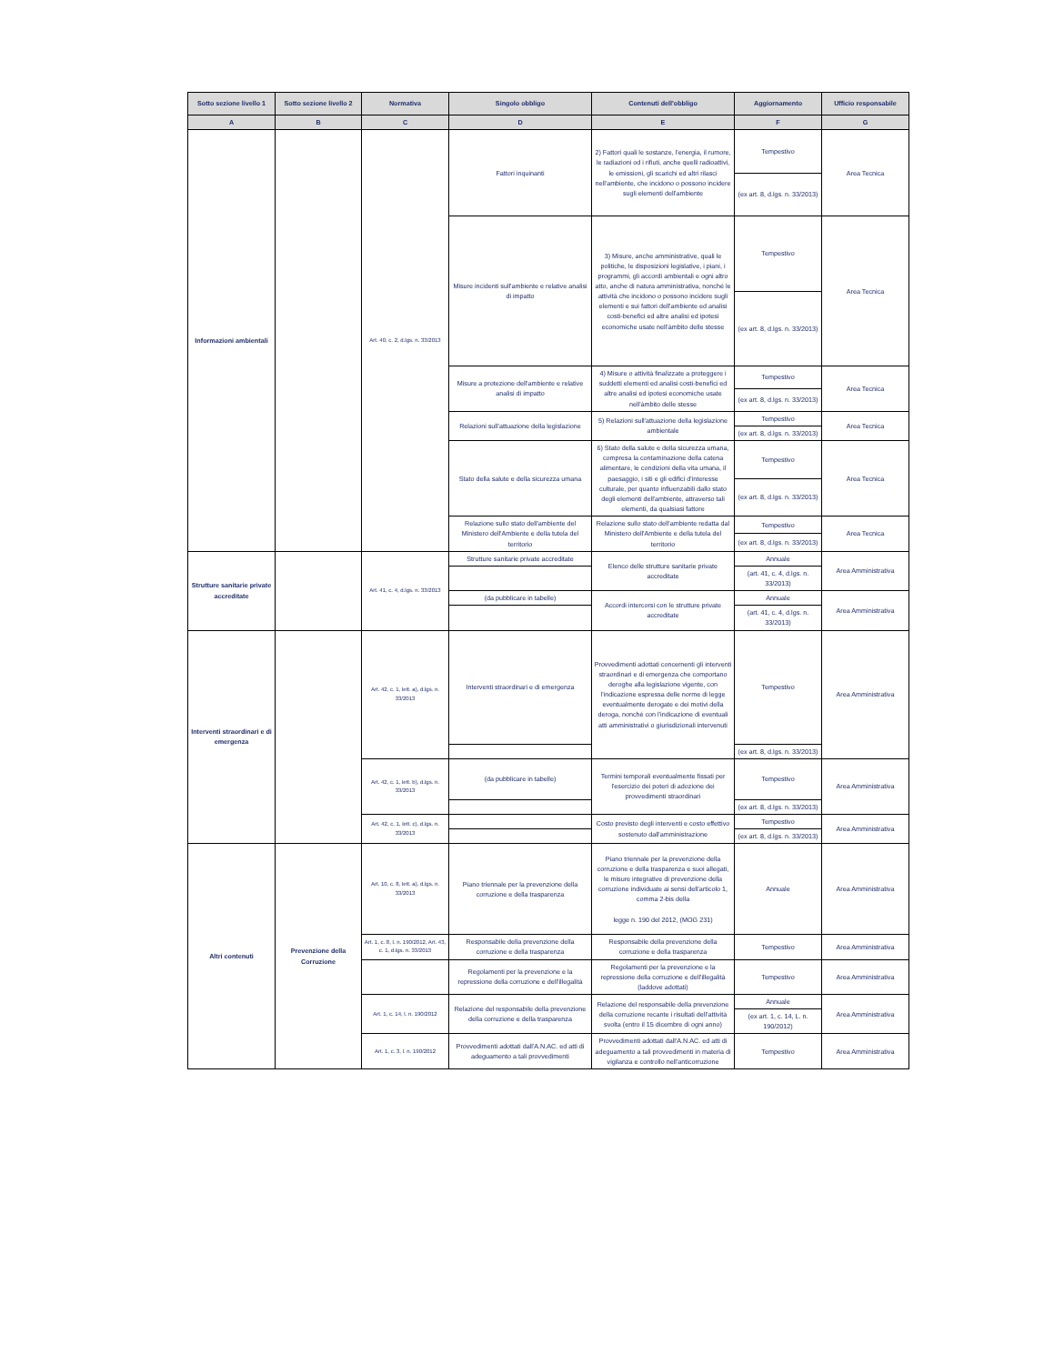| Sotto sezione livello 1 | Sotto sezione livello 2 | Normativa | Singolo obbligo | Contenuti dell'obbligo | Aggiornamento | Ufficio responsabile |
| --- | --- | --- | --- | --- | --- | --- |
| A | B | C | D | E | F | G |
| Informazioni ambientali | | Art. 40, c. 2, d.lgs. n. 33/2013 | Fattori inquinanti | 2) Fattori quali le sostanze, l'energia, il rumore, le radiazioni od i rifiuti, anche quelli radioattivi, le emissioni, gli scarichi ed altri rilasci nell'ambiente, che incidono o possono incidere sugli elementi dell'ambiente | Tempestivo | Area Tecnica |
| | | | | | (ex art. 8, d.lgs. n. 33/2013) | |
| | | | Misure incidenti sull'ambiente e relative analisi di impatto | 3) Misure, anche amministrative, quali le politiche, le disposizioni legislative, i piani, i programmi, gli accordi ambientali e ogni altro atto, anche di natura amministrativa, nonché le attività che incidono o possono incidere sugli elementi e sui fattori dell'ambiente ed analisi costi-benefici ed altre analisi ed ipotesi economiche usate nell'àmbito delle stesse | Tempestivo | Area Tecnica |
| | | | | | (ex art. 8, d.lgs. n. 33/2013) | |
| | | | Misure a protezione dell'ambiente e relative analisi di impatto | 4) Misure o attività finalizzate a proteggere i suddetti elementi ed analisi costi-benefici ed altre analisi ed ipotesi economiche usate nell'àmbito delle stesse | Tempestivo | Area Tecnica |
| | | | | | (ex art. 8, d.lgs. n. 33/2013) | |
| | | | Relazioni sull'attuazione della legislazione | 5) Relazioni sull'attuazione della legislazione ambientale | Tempestivo | Area Tecnica |
| | | | | | (ex art. 8, d.lgs. n. 33/2013) | |
| | | | Stato della salute e della sicurezza umana | 6) Stato della salute e della sicurezza umana, compresa la contaminazione della catena alimentare, le condizioni della vita umana, il paesaggio, i siti e gli edifici d'interesse culturale, per quanto influenzabili dallo stato degli elementi dell'ambiente, attraverso tali elementi, da qualsiasi fattore | Tempestivo | Area Tecnica |
| | | | | | (ex art. 8, d.lgs. n. 33/2013) | |
| | | | Relazione sullo stato dell'ambiente del Ministero dell'Ambiente e della tutela del territorio | Relazione sullo stato dell'ambiente redatta dal Ministero dell'Ambiente e della tutela del territorio | Tempestivo | Area Tecnica |
| | | | | | (ex art. 8, d.lgs. n. 33/2013) | |
| Strutture sanitarie private accreditate | | Art. 41, c. 4, d.lgs. n. 33/2013 | Strutture sanitarie private accreditate | Elenco delle strutture sanitarie private accreditate | Annuale | Area Amministrativa |
| | | | | | (art. 41, c. 4, d.lgs. n. 33/2013) | |
| | | | (da pubblicare in tabelle) | Accordi intercorsi con le strutture private accreditate | Annuale | Area Amministrativa |
| | | | | | (art. 41, c. 4, d.lgs. n. 33/2013) | |
| Interventi straordinari e di emergenza | | Art. 42, c. 1, lett. a), d.lgs. n. 33/2013 | Interventi straordinari e di emergenza | Provvedimenti adottati concernenti gli interventi straordinari e di emergenza che comportano deroghe alla legislazione vigente, con l'indicazione espressa delle norme di legge eventualmente derogate e dei motivi della deroga, nonché con l'indicazione di eventuali atti amministrativi o giurisdizionali intervenuti | Tempestivo | Area Amministrativa |
| | | | | | (ex art. 8, d.lgs. n. 33/2013) | |
| | | Art. 42, c. 1, lett. b), d.lgs. n. 33/2013 | (da pubblicare in tabelle) | Termini temporali eventualmente fissati per l'esercizio dei poteri di adozione dei provvedimenti straordinari | Tempestivo | Area Amministrativa |
| | | | | | (ex art. 8, d.lgs. n. 33/2013) | |
| | | Art. 42, c. 1, lett. c), d.lgs. n. 33/2013 | | Costo previsto degli interventi e costo effettivo sostenuto dall'amministrazione | Tempestivo | Area Amministrativa |
| | | | | | (ex art. 8, d.lgs. n. 33/2013) | |
| Altri contenuti | Prevenzione della Corruzione | Art. 10, c. 8, lett. a), d.lgs. n. 33/2013 | Piano triennale per la prevenzione della corruzione e della trasparenza | Piano triennale per la prevenzione della corruzione e della trasparenza e suoi allegati, le misure integrative di prevenzione della corruzione individuate ai sensi dell'articolo 1, comma 2-bis della legge n. 190 del 2012, (MOG 231) | Annuale | Area Amministrativa |
| | | Art. 1, c. 8, l. n. 190/2012, Art. 43, c. 1, d.lgs. n. 33/2013 | Responsabile della prevenzione della corruzione e della trasparenza | Responsabile della prevenzione della corruzione e della trasparenza | Tempestivo | Area Amministrativa |
| | | | Regolamenti per la prevenzione e la repressione della corruzione e dell'illegalità | Regolamenti per la prevenzione e la repressione della corruzione e dell'illegalità (laddove adottati) | Tempestivo | Area Amministrativa |
| | | Art. 1, c. 14, l. n. 190/2012 | Relazione del responsabile della prevenzione della corruzione e della trasparenza | Relazione del responsabile della prevenzione della corruzione recante i risultati dell'attività svolta (entro il 15 dicembre di ogni anno) | Annuale | Area Amministrativa |
| | | | | | (ex art. 1, c. 14, L. n. 190/2012) | |
| | | Art. 1, c. 3, l. n. 190/2012 | Provvedimenti adottati dall'A.N.AC. ed atti di adeguamento a tali provvedimenti | Provvedimenti adottati dall'A.N.AC. ed atti di adeguamento a tali provvedimenti in materia di vigilanza e controllo nell'anticorruzione | Tempestivo | Area Amministrativa |